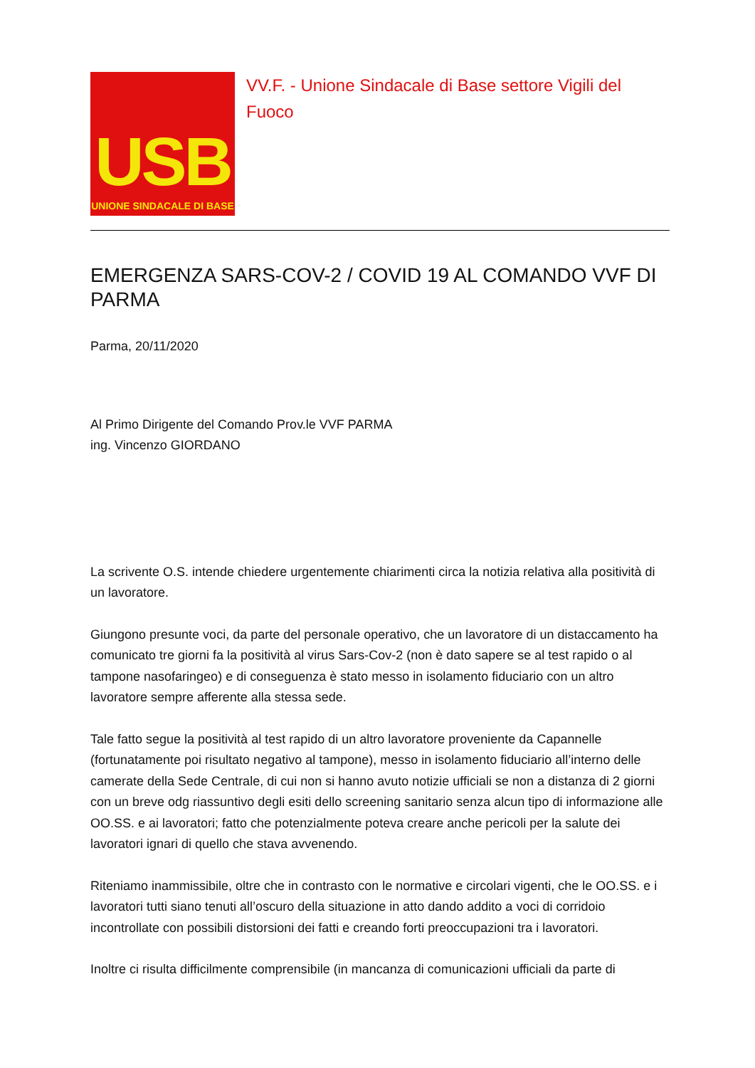USB
UNIONE SINDACALE DI BASE
VV.F. - Unione Sindacale di Base settore Vigili del Fuoco
EMERGENZA SARS-COV-2 / COVID 19 AL COMANDO VVF DI PARMA
Parma, 20/11/2020
Al Primo Dirigente del Comando Prov.le VVF PARMA
ing. Vincenzo GIORDANO
La scrivente O.S. intende chiedere urgentemente chiarimenti circa la notizia relativa alla positività di un lavoratore.
Giungono presunte voci, da parte del personale operativo, che un lavoratore di un distaccamento ha comunicato tre giorni fa la positività al virus Sars-Cov-2 (non è dato sapere se al test rapido o al tampone nasofaringeo) e di conseguenza è stato messo in isolamento fiduciario con un altro lavoratore sempre afferente alla stessa sede.
Tale fatto segue la positività al test rapido di un altro lavoratore proveniente da Capannelle (fortunatamente poi risultato negativo al tampone), messo in isolamento fiduciario all’interno delle camerate della Sede Centrale, di cui non si hanno avuto notizie ufficiali se non a distanza di 2 giorni con un breve odg riassuntivo degli esiti dello screening sanitario senza alcun tipo di informazione alle OO.SS. e ai lavoratori; fatto che potenzialmente poteva creare anche pericoli per la salute dei lavoratori ignari di quello che stava avvenendo.
Riteniamo inammissibile, oltre che in contrasto con le normative e circolari vigenti, che le OO.SS. e i lavoratori tutti siano tenuti all’oscuro della situazione in atto dando addito a voci di corridoio incontrollate con possibili distorsioni dei fatti e creando forti preoccupazioni tra i lavoratori.
Inoltre ci risulta difficilmente comprensibile (in mancanza di comunicazioni ufficiali da parte di